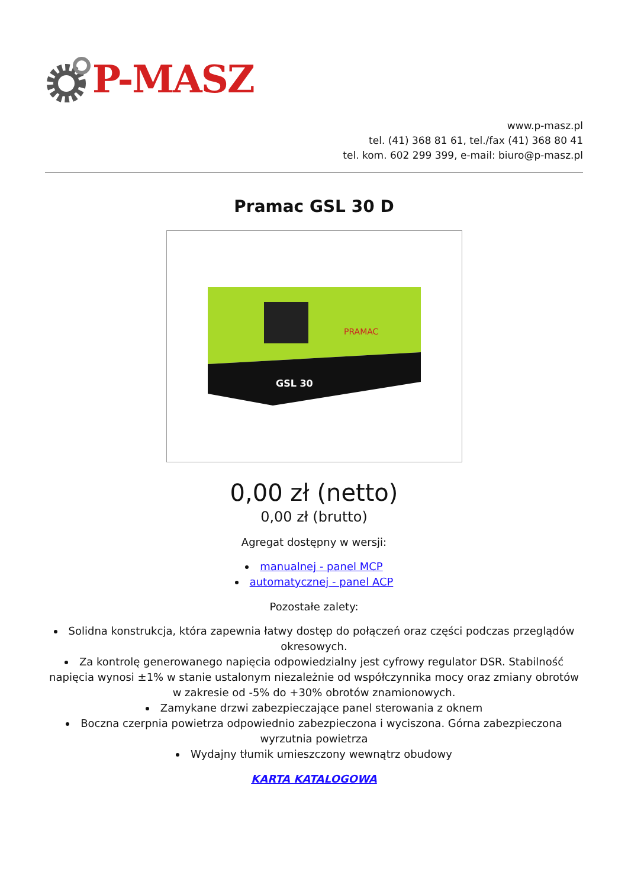P-MASZ
www.p-masz.pl
tel. (41) 368 81 61, tel./fax (41) 368 80 41
tel. kom. 602 299 399, e-mail: biuro@p-masz.pl
Pramac GSL 30 D
PRAMAC
GSL 30
0,00 zł (netto)
0,00 zł (brutto)
Agregat dostępny w wersji:
manualnej - panel MCP
automatycznej - panel ACP
Pozostałe zalety:
Solidna konstrukcja, która zapewnia łatwy dostęp do połączeń oraz części podczas przeglądów okresowych.
Za kontrolę generowanego napięcia odpowiedzialny jest cyfrowy regulator DSR. Stabilność napięcia wynosi ±1% w stanie ustalonym niezależnie od współczynnika mocy oraz zmiany obrotów w zakresie od -5% do +30% obrotów znamionowych.
Zamykane drzwi zabezpieczające panel sterowania z oknem
Boczna czerpnia powietrza odpowiednio zabezpieczona i wyciszona. Górna zabezpieczona wyrzutnia powietrza
Wydajny tłumik umieszczony wewnątrz obudowy
KARTA KATALOGOWA